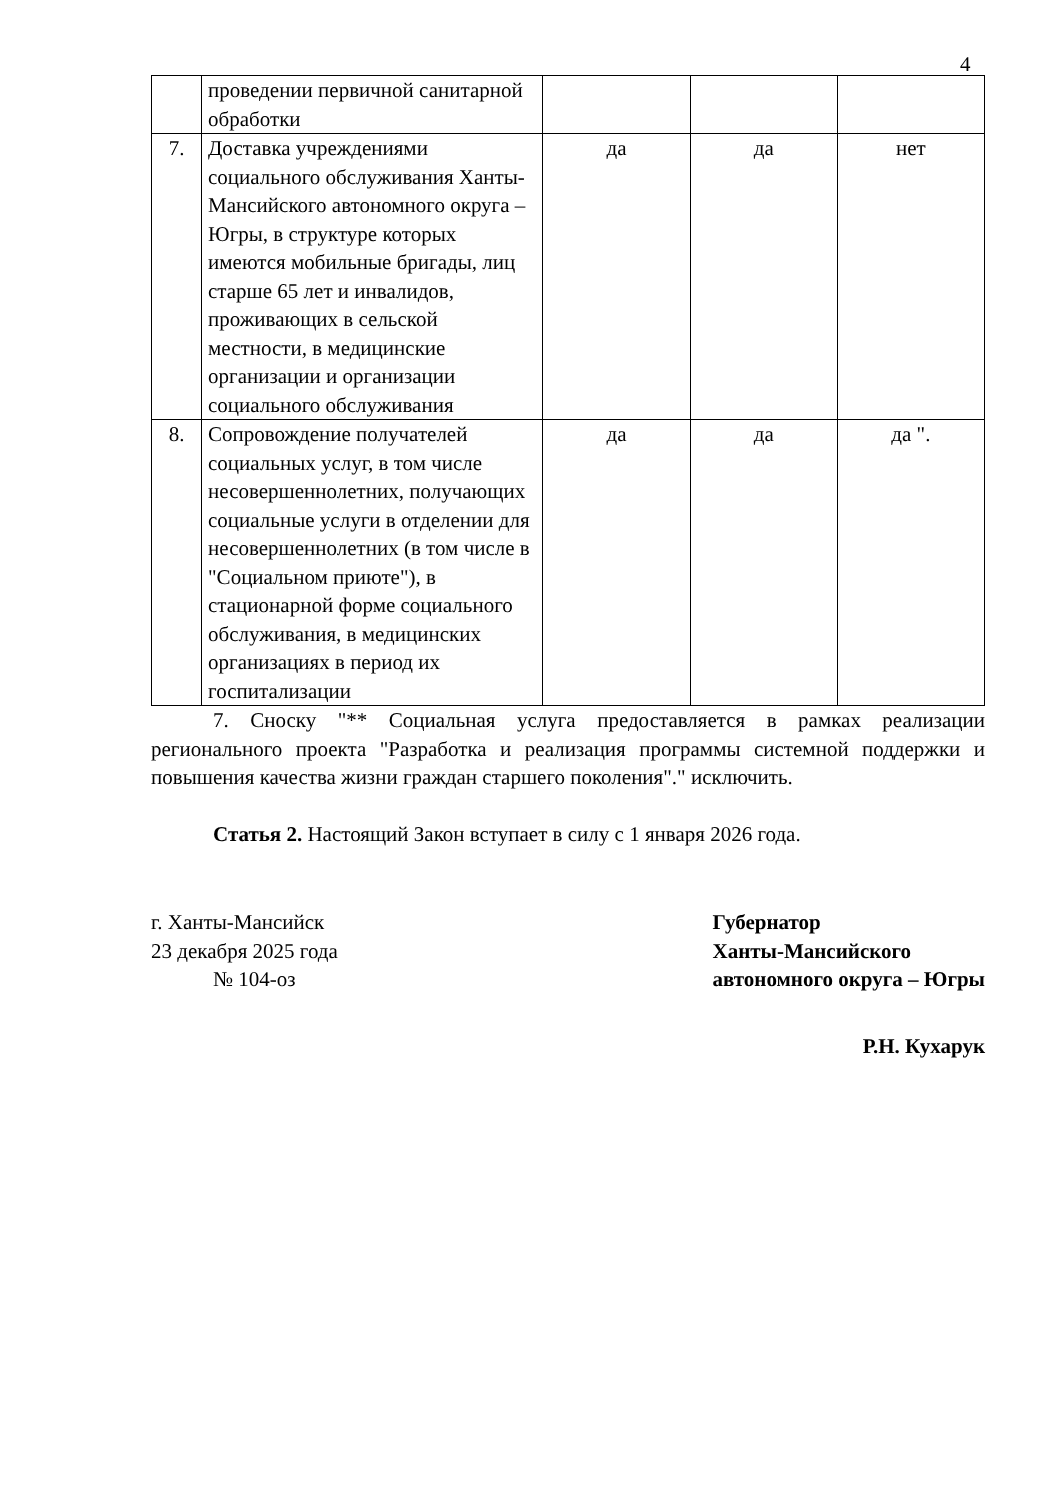4
| | проведении первичной санитарной обработки | | | |
| 7. | Доставка учреждениями социального обслуживания Ханты-Мансийского автономного округа – Югры, в структуре которых имеются мобильные бригады, лиц старше 65 лет и инвалидов, проживающих в сельской местности, в медицинские организации и организации социального обслуживания | да | да | нет |
| 8. | Сопровождение получателей социальных услуг, в том числе несовершеннолетних, получающих социальные услуги в отделении для несовершеннолетних (в том числе в "Социальном приюте"), в стационарной форме социального обслуживания, в медицинских организациях в период их госпитализации | да | да | да ". |
7. Сноску "** Социальная услуга предоставляется в рамках реализации регионального проекта "Разработка и реализация программы системной поддержки и повышения качества жизни граждан старшего поколения"." исключить.
Статья 2. Настоящий Закон вступает в силу с 1 января 2026 года.
г. Ханты-Мансийск
23 декабря 2025 года
№ 104-оз
Губернатор
Ханты-Мансийского
автономного округа – Югры
Р.Н. Кухарук